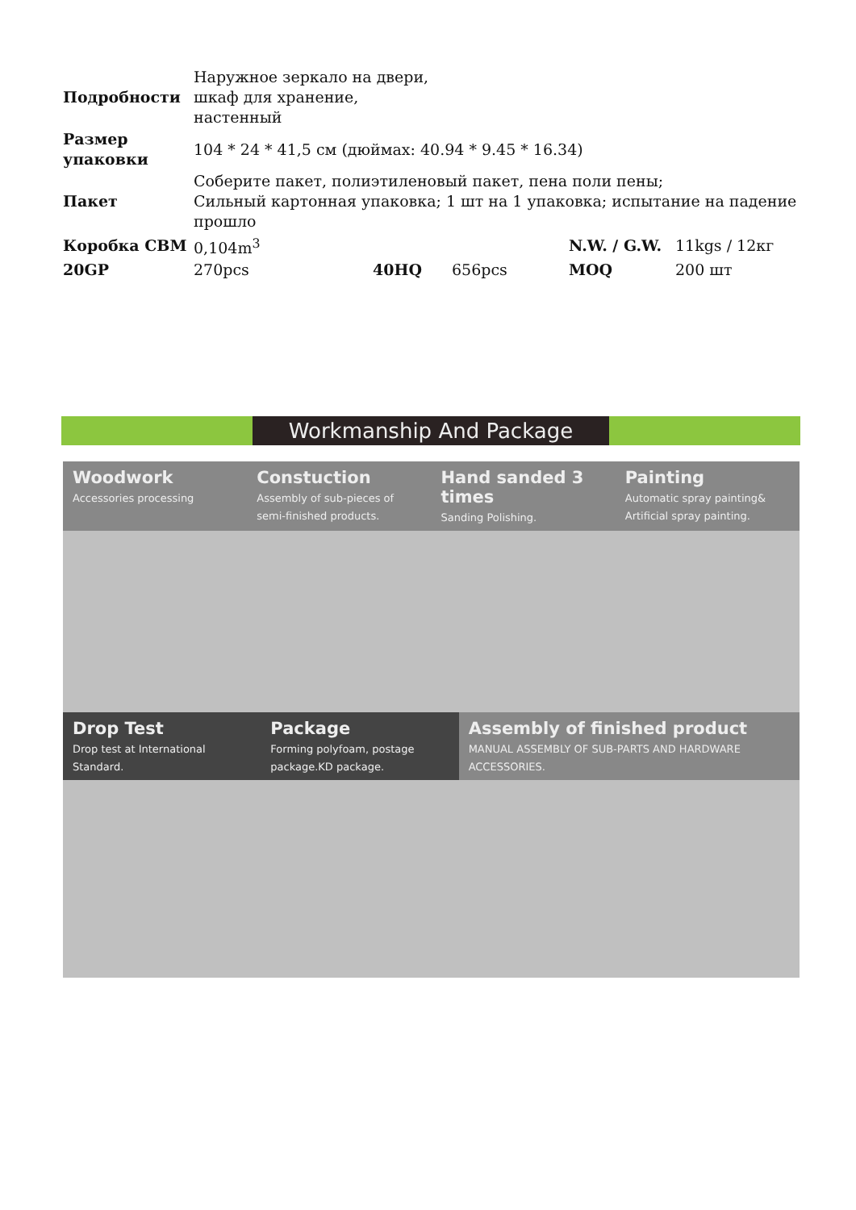| Подробности | Наружное зеркало на двери, шкаф для хранение, настенный | | | | |
| Размер упаковки | 104 * 24 * 41,5 см (дюймах: 40.94 * 9.45 * 16.34) | | | | |
| Пакет | Соберите пакет, полиэтиленовый пакет, пена поли пены; Сильный картонная упаковка; 1 шт на 1 упаковка; испытание на падение прошло | | | | |
| Коробка CBM | 0,104m<sup>3</sup> | | | N.W. / G.W. | 11kgs / 12кг |
| 20GP | 270pcs | 40HQ | 656pcs | MOQ | 200 шт |
Workmanship And Package
Woodwork
Accessories processing
Constuction
Assembly of sub-pieces of semi-finished products.
Hand sanded 3 times
Sanding Polishing.
Painting
Automatic spray painting& Artificial spray painting.
Drop Test
Drop test at International Standard.
Package
Forming polyfoam, postage package.KD package.
Assembly of finished product
MANUAL ASSEMBLY OF SUB-PARTS AND HARDWARE ACCESSORIES.